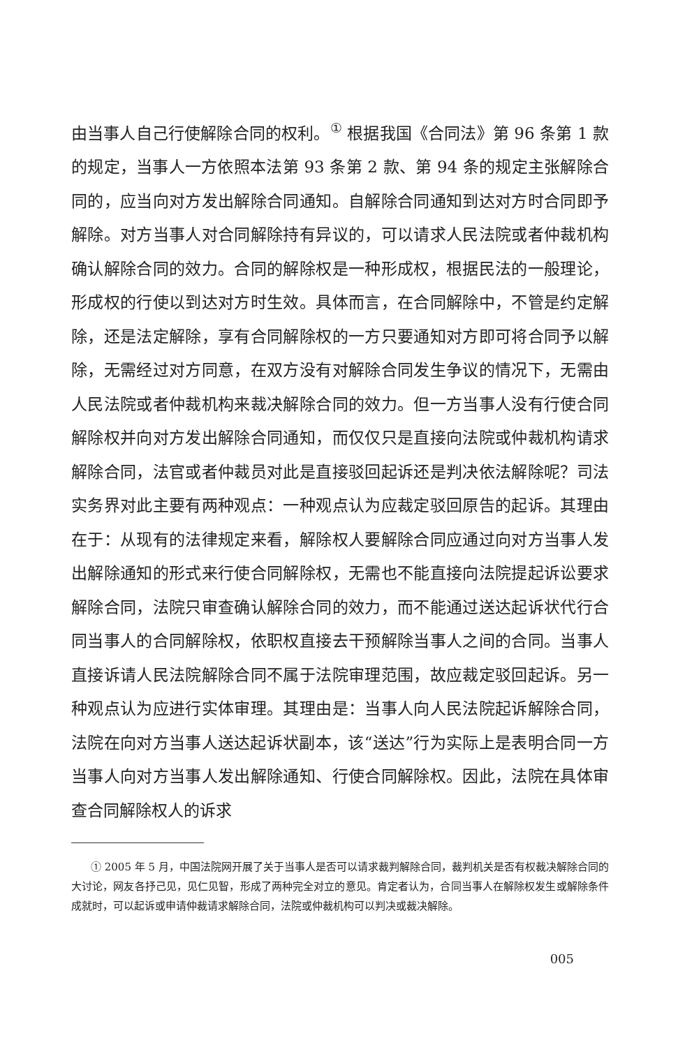由当事人自己行使解除合同的权利。<sup>①</sup> 根据我国《合同法》第 96 条第 1 款的规定，当事人一方依照本法第 93 条第 2 款、第 94 条的规定主张解除合同的，应当向对方发出解除合同通知。自解除合同通知到达对方时合同即予解除。对方当事人对合同解除持有异议的，可以请求人民法院或者仲裁机构确认解除合同的效力。合同的解除权是一种形成权，根据民法的一般理论，形成权的行使以到达对方时生效。具体而言，在合同解除中，不管是约定解除，还是法定解除，享有合同解除权的一方只要通知对方即可将合同予以解除，无需经过对方同意，在双方没有对解除合同发生争议的情况下，无需由人民法院或者仲裁机构来裁决解除合同的效力。但一方当事人没有行使合同解除权并向对方发出解除合同通知，而仅仅只是直接向法院或仲裁机构请求解除合同，法官或者仲裁员对此是直接驳回起诉还是判决依法解除呢？司法实务界对此主要有两种观点：一种观点认为应裁定驳回原告的起诉。其理由在于：从现有的法律规定来看，解除权人要解除合同应通过向对方当事人发出解除通知的形式来行使合同解除权，无需也不能直接向法院提起诉讼要求解除合同，法院只审查确认解除合同的效力，而不能通过送达起诉状代行合同当事人的合同解除权，依职权直接去干预解除当事人之间的合同。当事人直接诉请人民法院解除合同不属于法院审理范围，故应裁定驳回起诉。另一种观点认为应进行实体审理。其理由是：当事人向人民法院起诉解除合同，法院在向对方当事人送达起诉状副本，该“送达”行为实际上是表明合同一方当事人向对方当事人发出解除通知、行使合同解除权。因此，法院在具体审查合同解除权人的诉求
① 2005 年 5 月，中国法院网开展了关于当事人是否可以请求裁判解除合同，裁判机关是否有权裁决解除合同的大讨论，网友各抒己见，见仁见智，形成了两种完全对立的意见。肯定者认为，合同当事人在解除权发生或解除条件成就时，可以起诉或申请仲裁请求解除合同，法院或仲裁机构可以判决或裁决解除。
005